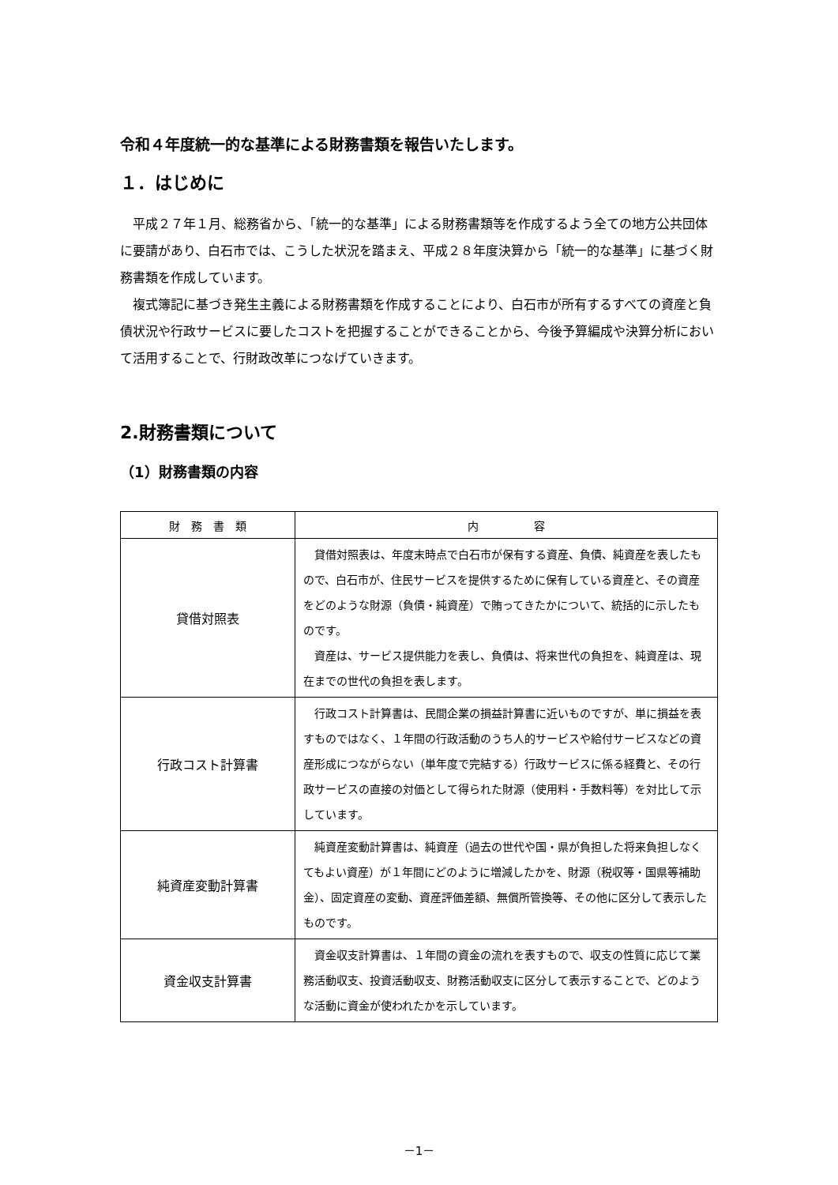令和４年度統一的な基準による財務書類を報告いたします。
１．はじめに
平成２７年１月、総務省から、「統一的な基準」による財務書類等を作成するよう全ての地方公共団体に要請があり、白石市では、こうした状況を踏まえ、平成２８年度決算から「統一的な基準」に基づく財務書類を作成しています。
複式簿記に基づき発生主義による財務書類を作成することにより、白石市が所有するすべての資産と負債状況や行政サービスに要したコストを把握することができることから、今後予算編成や決算分析において活用することで、行財政改革につなげていきます。
2.財務書類について
（1）財務書類の内容
| 財 務 書 類 | 内 容 |
| --- | --- |
| 貸借対照表 | 貸借対照表は、年度末時点で白石市が保有する資産、負債、純資産を表したもので、白石市が、住民サービスを提供するために保有している資産と、その資産をどのような財源（負債・純資産）で賄ってきたかについて、統括的に示したものです。 資産は、サービス提供能力を表し、負債は、将来世代の負担を、純資産は、現在までの世代の負担を表します。 |
| 行政コスト計算書 | 行政コスト計算書は、民間企業の損益計算書に近いものですが、単に損益を表すものではなく、１年間の行政活動のうち人的サービスや給付サービスなどの資産形成につながらない（単年度で完結する）行政サービスに係る経費と、その行政サービスの直接の対価として得られた財源（使用料・手数料等）を対比して示しています。 |
| 純資産変動計算書 | 純資産変動計算書は、純資産（過去の世代や国・県が負担した将来負担しなくてもよい資産）が１年間にどのように増減したかを、財源（税収等・国県等補助金）、固定資産の変動、資産評価差額、無償所管換等、その他に区分して表示したものです。 |
| 資金収支計算書 | 資金収支計算書は、１年間の資金の流れを表すもので、収支の性質に応じて業務活動収支、投資活動収支、財務活動収支に区分して表示することで、どのような活動に資金が使われたかを示しています。 |
－1－